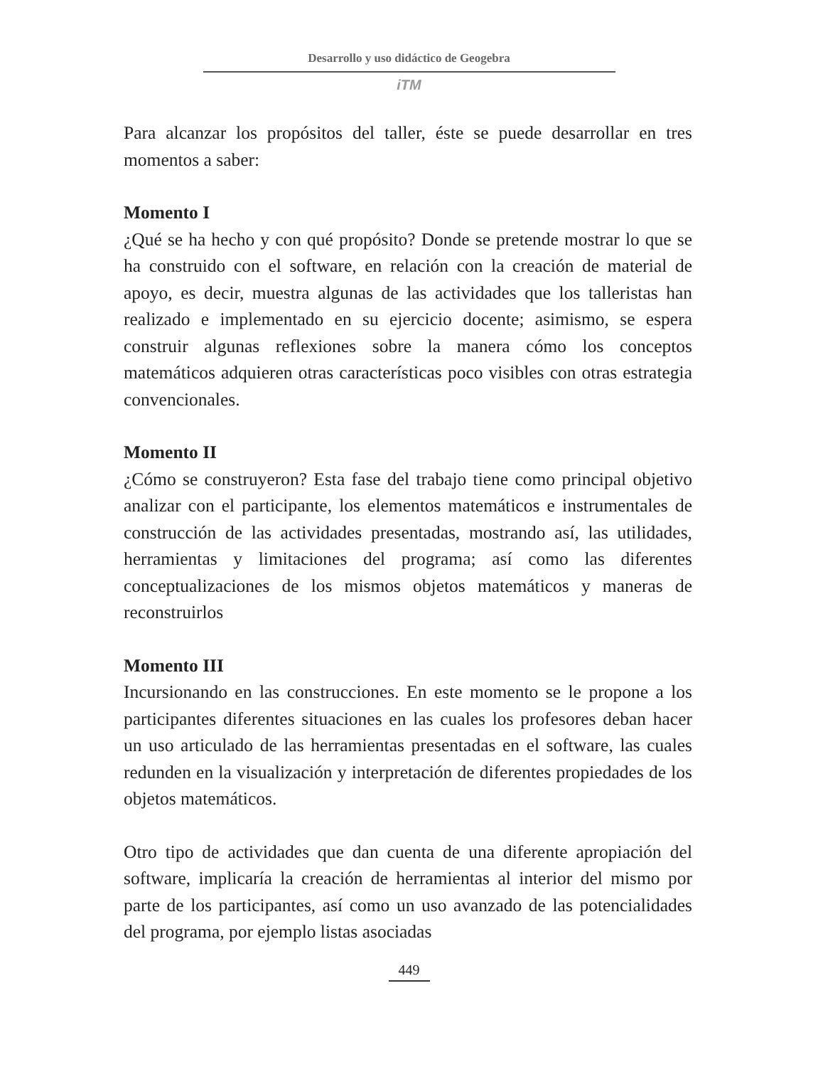Desarrollo y uso didáctico de Geogebra
iTM
Para alcanzar los propósitos del taller, éste se puede desarrollar en tres momentos a saber:
Momento I
¿Qué se ha hecho y con qué propósito? Donde se pretende mostrar lo que se ha construido con el software, en relación con la creación de material de apoyo, es decir, muestra algunas de las actividades que los talleristas han realizado e implementado en su ejercicio docente; asimismo, se espera construir algunas reflexiones sobre la manera cómo los conceptos matemáticos adquieren otras características poco visibles con otras estrategia convencionales.
Momento II
¿Cómo se construyeron? Esta fase del trabajo tiene como principal objetivo analizar con el participante, los elementos matemáticos e instrumentales de construcción de las actividades presentadas, mostrando así, las utilidades, herramientas y limitaciones del programa; así como las diferentes conceptualizaciones de los mismos objetos matemáticos y maneras de reconstruirlos
Momento III
Incursionando en las construcciones. En este momento se le propone a los participantes diferentes situaciones en las cuales los profesores deban hacer un uso articulado de las herramientas presentadas en el software, las cuales redunden en la visualización y interpretación de diferentes propiedades de los objetos matemáticos.
Otro tipo de actividades que dan cuenta de una diferente apropiación del software, implicaría la creación de herramientas al interior del mismo por parte de los participantes, así como un uso avanzado de las potencialidades del programa, por ejemplo listas asociadas
449